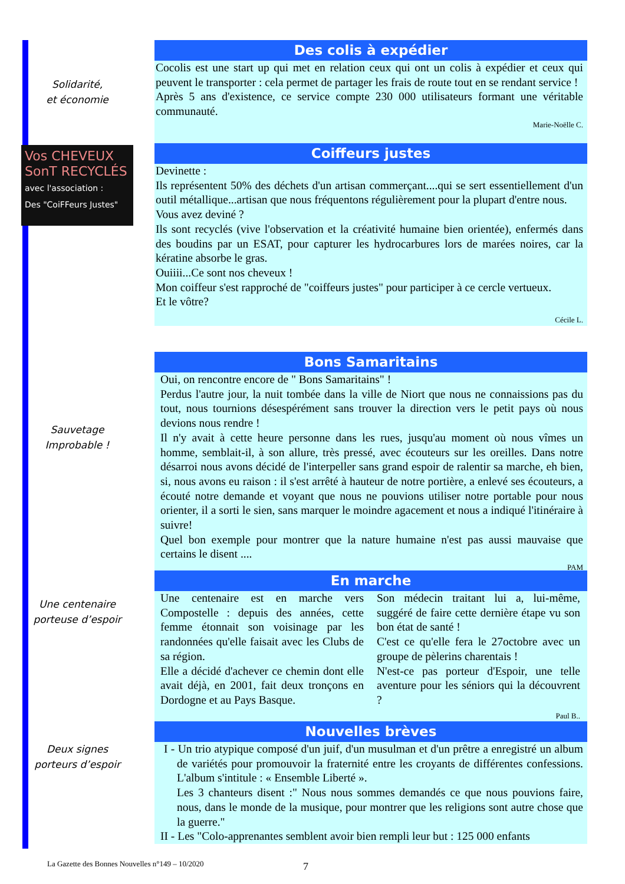Solidarité,
et économie
Des colis à expédier
Cocolis est une start up qui met en relation ceux qui ont un colis à expédier et ceux qui peuvent le transporter : cela permet de partager les frais de route tout en se rendant service !
Après 5 ans d'existence, ce service compte 230 000 utilisateurs formant une véritable communauté.
Marie-Noëlle C.
Vos CHEVEUX
SonT RECYCLÉS
avec l'association :
Des "CoiFFeurs Justes"
Coiffeurs justes
Devinette :
Ils représentent 50% des déchets d'un artisan commerçant....qui se sert essentiellement d'un outil métallique...artisan que nous fréquentons régulièrement pour la plupart d'entre nous.
Vous avez deviné ?
Ils sont recyclés (vive l'observation et la créativité humaine bien orientée), enfermés dans des boudins par un ESAT, pour capturer les hydrocarbures lors de marées noires, car la kératine absorbe le gras.
Ouiiii...Ce sont nos cheveux !
Mon coiffeur s'est rapproché de "coiffeurs justes" pour participer à ce cercle vertueux.
Et le vôtre?
Cécile L.
Sauvetage
Improbable !
Bons Samaritains
Oui, on rencontre encore de " Bons Samaritains" !
Perdus l'autre jour, la nuit tombée dans la ville de Niort que nous ne connaissions pas du tout, nous tournions désespérément sans trouver la direction vers le petit pays où nous devions nous rendre !
Il n'y avait à cette heure personne dans les rues, jusqu'au moment où nous vîmes un homme, semblait-il, à son allure, très pressé, avec écouteurs sur les oreilles. Dans notre désarroi nous avons décidé de l'interpeller sans grand espoir de ralentir sa marche, eh bien, si, nous avons eu raison : il s'est arrêté à hauteur de notre portière, a enlevé ses écouteurs, a écouté notre demande et voyant que nous ne pouvions utiliser notre portable pour nous orienter, il a sorti le sien, sans marquer le moindre agacement et nous a indiqué l'itinéraire à suivre!
Quel bon exemple pour montrer que la nature humaine n'est pas aussi mauvaise que certains le disent ....
PAM
Une centenaire
porteuse d’espoir
En marche
Une centenaire est en marche vers Compostelle : depuis des années, cette femme étonnait son voisinage par les randonnées qu'elle faisait avec les Clubs de sa région.
Elle a décidé d'achever ce chemin dont elle avait déjà, en 2001, fait deux tronçons en Dordogne et au Pays Basque.
Son médecin traitant lui a, lui-même, suggéré de faire cette dernière étape vu son bon état de santé !
C'est ce qu'elle fera le 27octobre avec un groupe de pèlerins charentais !
N'est-ce pas porteur d'Espoir, une telle aventure pour les séniors qui la découvrent ?
Paul B..
Deux signes
porteurs d’espoir
Nouvelles brèves
I - Un trio atypique composé d'un juif, d'un musulman et d'un prêtre a enregistré un album de variétés pour promouvoir la fraternité entre les croyants de différentes confessions. L'album s'intitule : « Ensemble Liberté ».
Les 3 chanteurs disent :" Nous nous sommes demandés ce que nous pouvions faire, nous, dans le monde de la musique, pour montrer que les religions sont autre chose que la guerre."
II - Les "Colo-apprenantes semblent avoir bien rempli leur but : 125 000 enfants
La Gazette des Bonnes Nouvelles n°149 – 10/2020
7